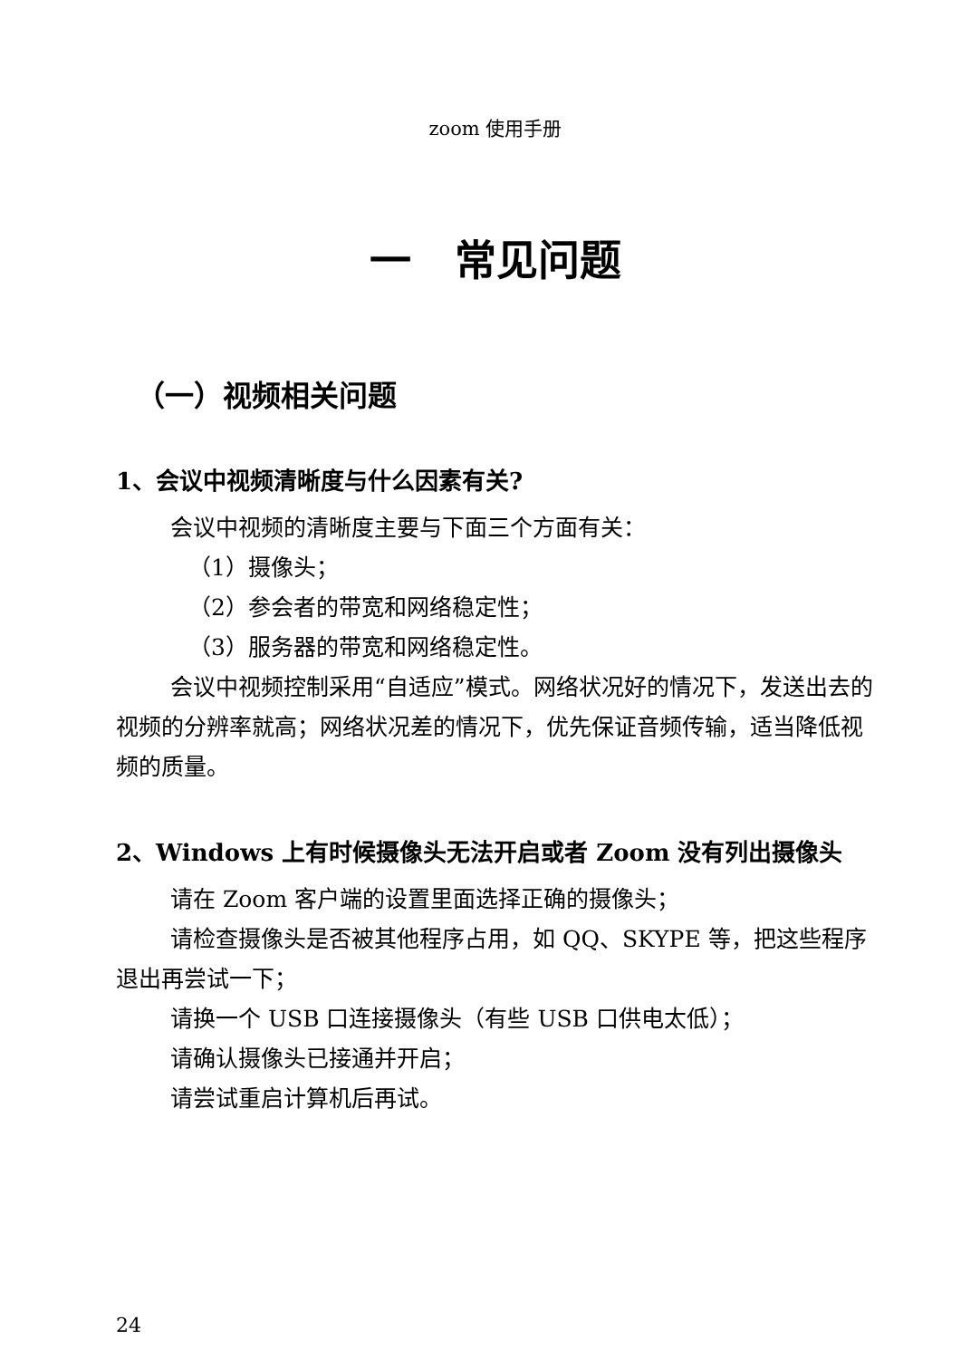zoom 使用手册
一 常见问题
（一）视频相关问题
1、会议中视频清晰度与什么因素有关?
会议中视频的清晰度主要与下面三个方面有关：
（1）摄像头；
（2）参会者的带宽和网络稳定性；
（3）服务器的带宽和网络稳定性。
会议中视频控制采用“自适应”模式。网络状况好的情况下，发送出去的视频的分辨率就高；网络状况差的情况下，优先保证音频传输，适当降低视频的质量。
2、Windows 上有时候摄像头无法开启或者 Zoom 没有列出摄像头
请在 Zoom 客户端的设置里面选择正确的摄像头；
请检查摄像头是否被其他程序占用，如 QQ、SKYPE 等，把这些程序退出再尝试一下；
请换一个 USB 口连接摄像头（有些 USB 口供电太低）；
请确认摄像头已接通并开启；
请尝试重启计算机后再试。
24